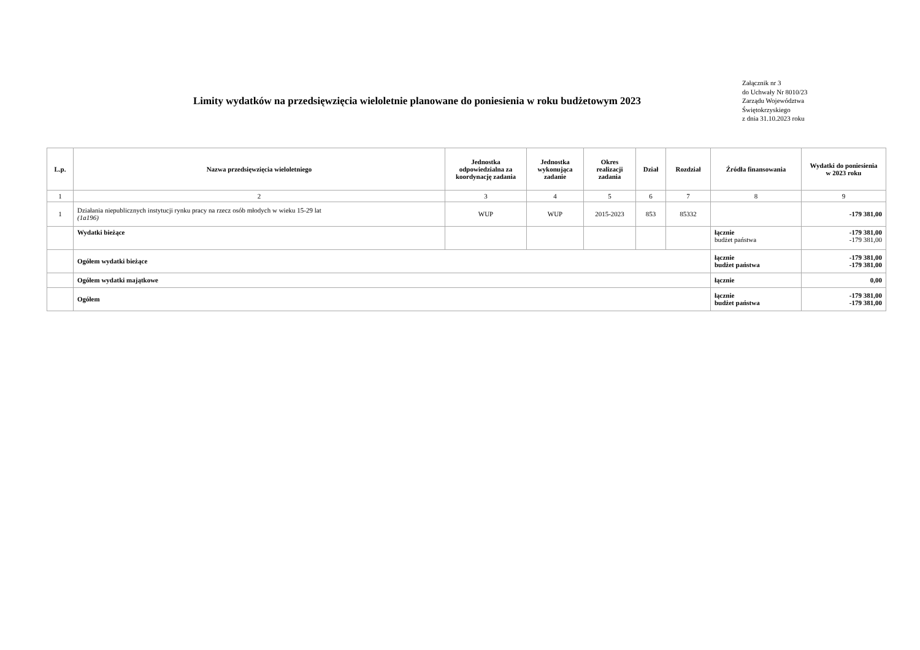Limity wydatków na przedsięwzięcia wieloletnie planowane do poniesienia w roku budżetowym 2023
Załącznik nr 3
do Uchwały Nr 8010/23
Zarządu Województwa
Świętokrzyskiego
z dnia 31.10.2023 roku
| L.p. | Nazwa przedsięwzięcia wieloletniego | Jednostka odpowiedzialna za koordynację zadania | Jednostka wykonująca zadanie | Okres realizacji zadania | Dział | Rozdział | Źródła finansowania | Wydatki do poniesienia w 2023 roku |
| --- | --- | --- | --- | --- | --- | --- | --- | --- |
| 1 | 2 | 3 | 4 | 5 | 6 | 7 | 8 | 9 |
| 1 | Działania niepublicznych instytucji rynku pracy na rzecz osób młodych w wieku 15-29 lat (1a196) | WUP | WUP | 2015-2023 | 853 | 85332 | | -179 381,00 |
| | Wydatki bieżące | | | | | | łącznie budżet państwa | -179 381,00 -179 381,00 |
| | Ogółem wydatki bieżące | | | | | | łącznie budżet państwa | -179 381,00 -179 381,00 |
| | Ogółem wydatki majątkowe | | | | | | łącznie | 0,00 |
| | Ogółem | | | | | | łącznie budżet państwa | -179 381,00 -179 381,00 |